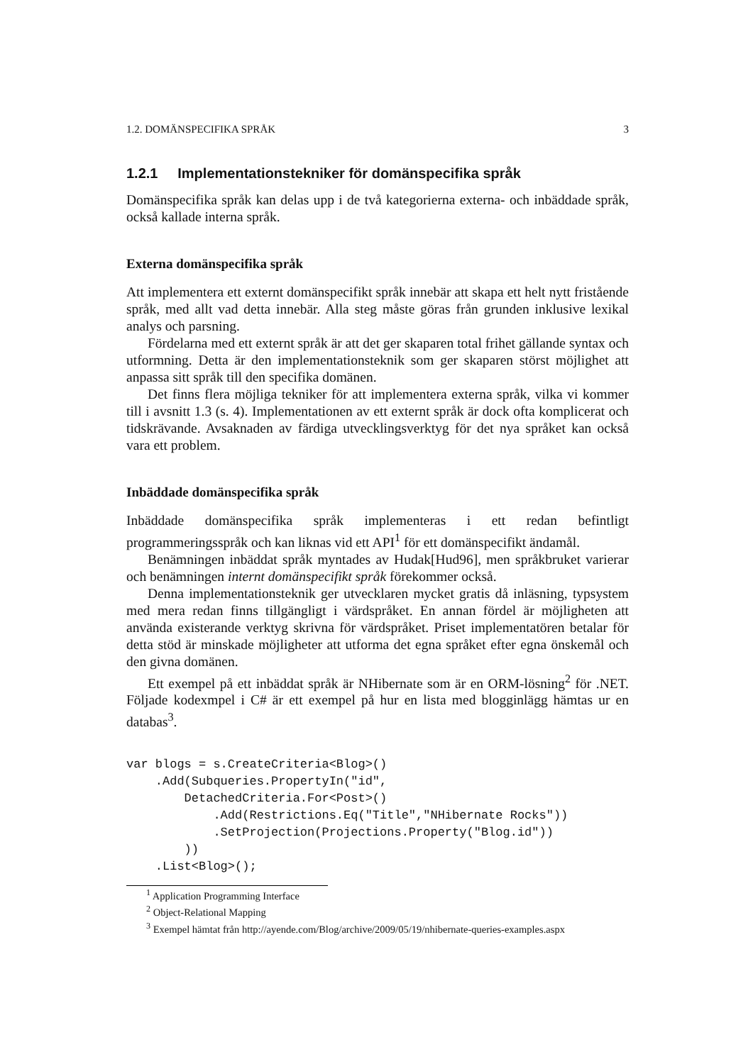1.2. DOMÄNSPECIFIKA SPRÅK 3
1.2.1 Implementationstekniker för domänspecifika språk
Domänspecifika språk kan delas upp i de två kategorierna externa- och inbäddade språk, också kallade interna språk.
Externa domänspecifika språk
Att implementera ett externt domänspecifikt språk innebär att skapa ett helt nytt fristående språk, med allt vad detta innebär. Alla steg måste göras från grunden inklusive lexikal analys och parsning.
Fördelarna med ett externt språk är att det ger skaparen total frihet gällande syntax och utformning. Detta är den implementationsteknik som ger skaparen störst möjlighet att anpassa sitt språk till den specifika domänen.
Det finns flera möjliga tekniker för att implementera externa språk, vilka vi kommer till i avsnitt 1.3 (s. 4). Implementationen av ett externt språk är dock ofta komplicerat och tidskrävande. Avsaknaden av färdiga utvecklingsverktyg för det nya språket kan också vara ett problem.
Inbäddade domänspecifika språk
Inbäddade domänspecifika språk implementeras i ett redan befintligt programmeringsspråk och kan liknas vid ett API<sup>1</sup> för ett domänspecifikt ändamål.
Benämningen inbäddat språk myntades av Hudak[Hud96], men språkbruket varierar och benämningen internt domänspecifikt språk förekommer också.
Denna implementationsteknik ger utvecklaren mycket gratis då inläsning, typsystem med mera redan finns tillgängligt i värdspråket. En annan fördel är möjligheten att använda existerande verktyg skrivna för värdspråket. Priset implementatören betalar för detta stöd är minskade möjligheter att utforma det egna språket efter egna önskemål och den givna domänen.
Ett exempel på ett inbäddat språk är NHibernate som är en ORM-lösning<sup>2</sup> för .NET. Följade kodexmpel i C# är ett exempel på hur en lista med blogginlägg hämtas ur en databas<sup>3</sup>.
var blogs = s.CreateCriteria<Blog>()
    .Add(Subqueries.PropertyIn("id",
        DetachedCriteria.For<Post>()
            .Add(Restrictions.Eq("Title","NHibernate Rocks"))
            .SetProjection(Projections.Property("Blog.id"))
        ))
    .List<Blog>();
<sup>1</sup> Application Programming Interface
<sup>2</sup> Object-Relational Mapping
<sup>3</sup> Exempel hämtat från http://ayende.com/Blog/archive/2009/05/19/nhibernate-queries-examples.aspx